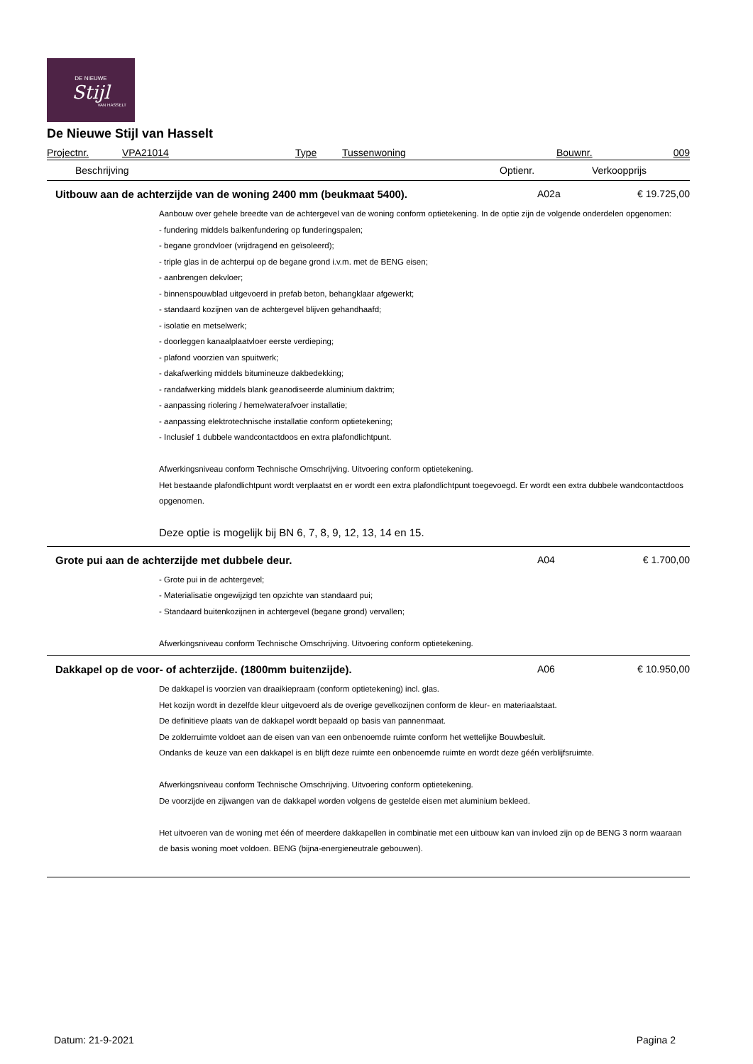DE NIEUWE
Stijl
VAN HASSELT
De Nieuwe Stijl van Hasselt
Projectnr. VPA21014 Type Tussenwoning Bouwnr. 009
Beschrijving Optienr. Verkoopprijs
Uitbouw aan de achterzijde van de woning 2400 mm (beukmaat 5400). A02a € 19.725,00
Aanbouw over gehele breedte van de achtergevel van de woning conform optietekening. In de optie zijn de volgende onderdelen opgenomen:
- fundering middels balkenfundering op funderingspalen;
- begane grondvloer (vrijdragend en geïsoleerd);
- triple glas in de achterpui op de begane grond i.v.m. met de BENG eisen;
- aanbrengen dekvloer;
- binnenspouwblad uitgevoerd in prefab beton, behangklaar afgewerkt;
- standaard kozijnen van de achtergevel blijven gehandhaafd;
- isolatie en metselwerk;
- doorleggen kanaalplaatvloer eerste verdieping;
- plafond voorzien van spuitwerk;
- dakafwerking middels bitumineuze dakbedekking;
- randafwerking middels blank geanodiseerde aluminium daktrim;
- aanpassing riolering / hemelwaterafvoer installatie;
- aanpassing elektrotechnische installatie conform optietekening;
- Inclusief 1 dubbele wandcontactdoos en extra plafondlichtpunt.
Afwerkingsniveau conform Technische Omschrijving. Uitvoering conform optietekening.
Het bestaande plafondlichtpunt wordt verplaatst en er wordt een extra plafondlichtpunt toegevoegd. Er wordt een extra dubbele wandcontactdoos opgenomen.
Deze optie is mogelijk bij BN 6, 7, 8, 9, 12, 13, 14 en 15.
Grote pui aan de achterzijde met dubbele deur. A04 € 1.700,00
- Grote pui in de achtergevel;
- Materialisatie ongewijzigd ten opzichte van standaard pui;
- Standaard buitenkozijnen in achtergevel (begane grond) vervallen;
Afwerkingsniveau conform Technische Omschrijving. Uitvoering conform optietekening.
Dakkapel op de voor- of achterzijde. (1800mm buitenzijde). A06 € 10.950,00
De dakkapel is voorzien van draaikiepraam (conform optietekening) incl. glas.
Het kozijn wordt in dezelfde kleur uitgevoerd als de overige gevelkozijnen conform de kleur- en materiaalstaat.
De definitieve plaats van de dakkapel wordt bepaald op basis van pannenmaat.
De zolderruimte voldoet aan de eisen van van een onbenoemde ruimte conform het wettelijke Bouwbesluit.
Ondanks de keuze van een dakkapel is en blijft deze ruimte een onbenoemde ruimte en wordt deze géén verblijfsruimte.
Afwerkingsniveau conform Technische Omschrijving. Uitvoering conform optietekening.
De voorzijde en zijwangen van de dakkapel worden volgens de gestelde eisen met aluminium bekleed.
Het uitvoeren van de woning met één of meerdere dakkapellen in combinatie met een uitbouw kan van invloed zijn op de BENG 3 norm waaraan de basis woning moet voldoen. BENG (bijna-energieneutrale gebouwen).
Datum: 21-9-2021 Pagina 2